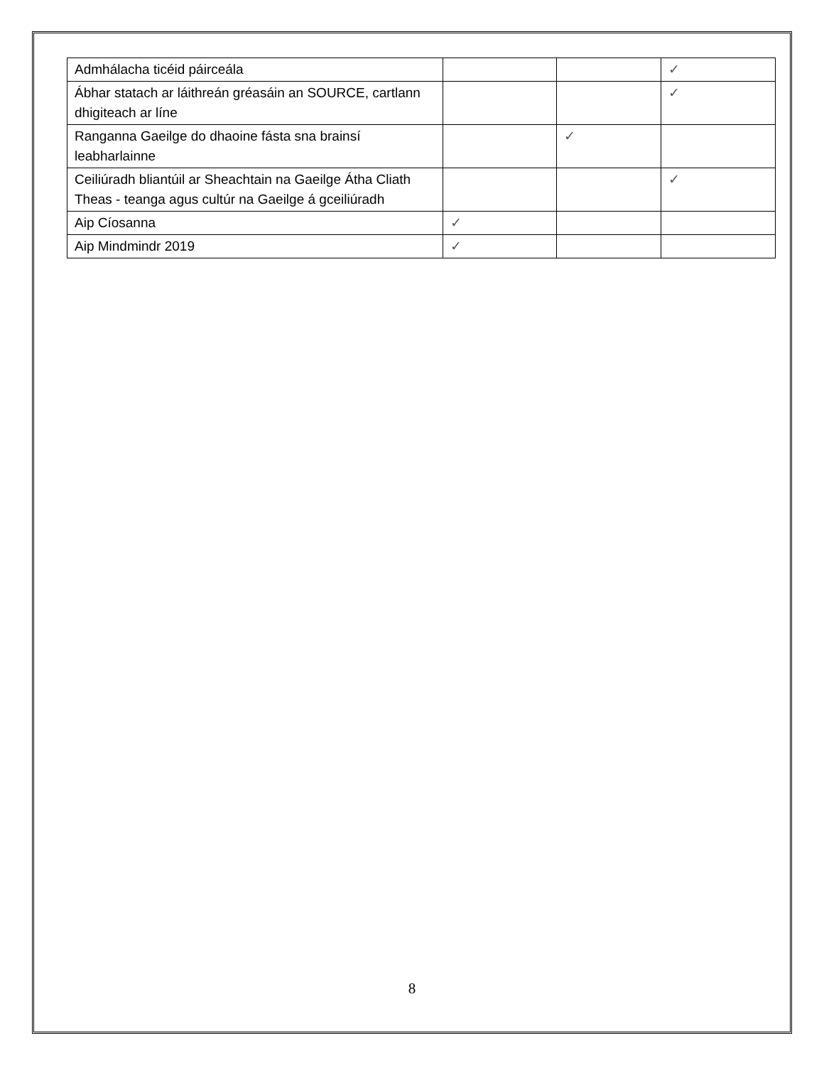| Admhálacha ticéid páirceála | | | ✓ |
| Ábhar statach ar láithreán gréasáin an SOURCE, cartlann dhigiteach ar líne | | | ✓ |
| Ranganna Gaeilge do dhaoine fásta sna brainsí leabharlainne | | ✓ | |
| Ceiliúradh bliantúil ar Sheachtain na Gaeilge Átha Cliath Theas - teanga agus cultúr na Gaeilge á gceiliúradh | | | ✓ |
| Aip Cíosanna | ✓ | | |
| Aip Mindmindr 2019 | ✓ | | |
8